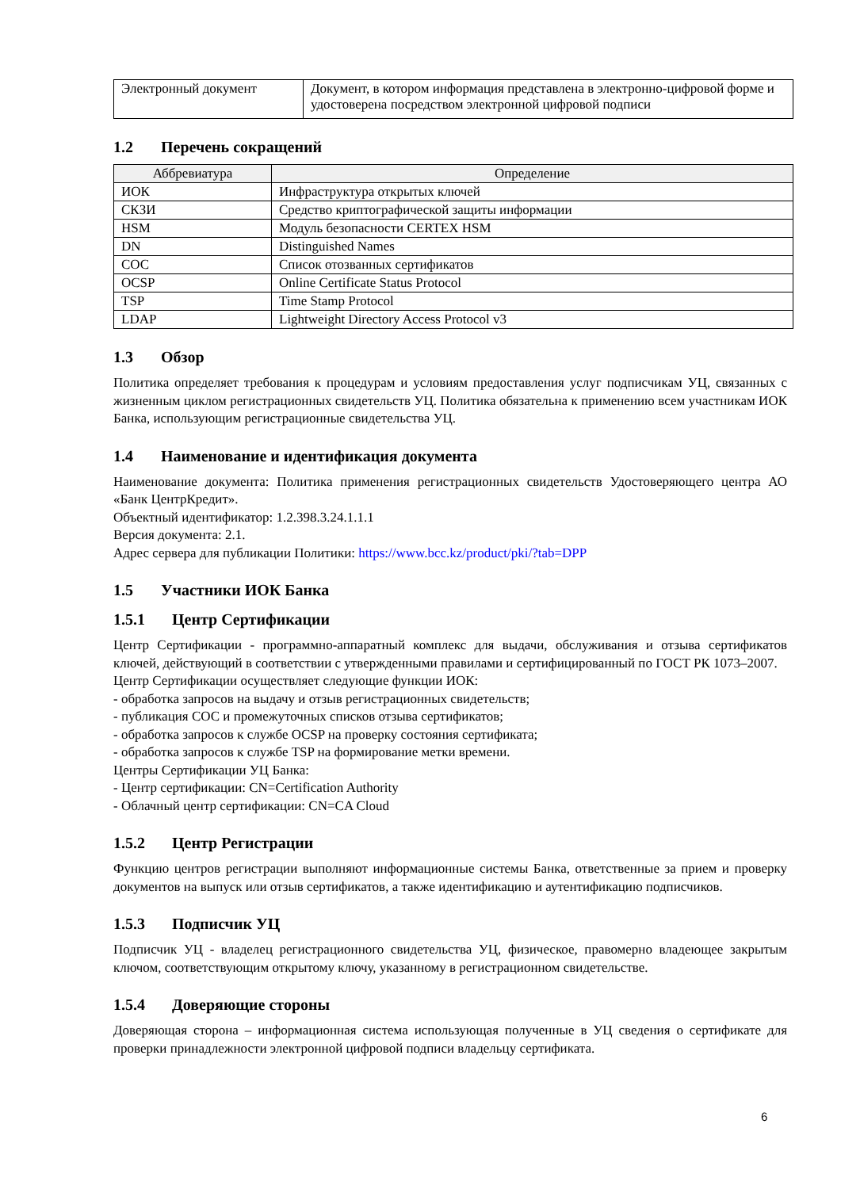| Электронный документ | Документ, в котором информация представлена в электронно-цифровой форме и удостоверена посредством электронной цифровой подписи |
1.2 Перечень сокращений
| Аббревиатура | Определение |
| --- | --- |
| ИОК | Инфраструктура открытых ключей |
| СКЗИ | Средство криптографической защиты информации |
| HSM | Модуль безопасности CERTEX HSM |
| DN | Distinguished Names |
| СОС | Список отозванных сертификатов |
| OCSP | Online Certificate Status Protocol |
| TSP | Time Stamp Protocol |
| LDAP | Lightweight Directory Access Protocol v3 |
1.3 Обзор
Политика определяет требования к процедурам и условиям предоставления услуг подписчикам УЦ, связанных с жизненным циклом регистрационных свидетельств УЦ. Политика обязательна к применению всем участникам ИОК Банка, использующим регистрационные свидетельства УЦ.
1.4 Наименование и идентификация документа
Наименование документа: Политика применения регистрационных свидетельств Удостоверяющего центра АО «Банк ЦентрКредит».
Объектный идентификатор: 1.2.398.3.24.1.1.1
Версия документа: 2.1.
Адрес сервера для публикации Политики: https://www.bcc.kz/product/pki/?tab=DPP
1.5 Участники ИОК Банка
1.5.1 Центр Сертификации
Центр Сертификации - программно-аппаратный комплекс для выдачи, обслуживания и отзыва сертификатов ключей, действующий в соответствии с утвержденными правилами и сертифицированный по ГОСТ РК 1073–2007.
Центр Сертификации осуществляет следующие функции ИОК:
- обработка запросов на выдачу и отзыв регистрационных свидетельств;
- публикация СОС и промежуточных списков отзыва сертификатов;
- обработка запросов к службе OCSP на проверку состояния сертификата;
- обработка запросов к службе TSP на формирование метки времени.
Центры Сертификации УЦ Банка:
- Центр сертификации: CN=Certification Authority
- Облачный центр сертификации: CN=CA Cloud
1.5.2 Центр Регистрации
Функцию центров регистрации выполняют информационные системы Банка, ответственные за прием и проверку документов на выпуск или отзыв сертификатов, а также идентификацию и аутентификацию подписчиков.
1.5.3 Подписчик УЦ
Подписчик УЦ - владелец регистрационного свидетельства УЦ, физическое, правомерно владеющее закрытым ключом, соответствующим открытому ключу, указанному в регистрационном свидетельстве.
1.5.4 Доверяющие стороны
Доверяющая сторона – информационная система использующая полученные в УЦ сведения о сертификате для проверки принадлежности электронной цифровой подписи владельцу сертификата.
6